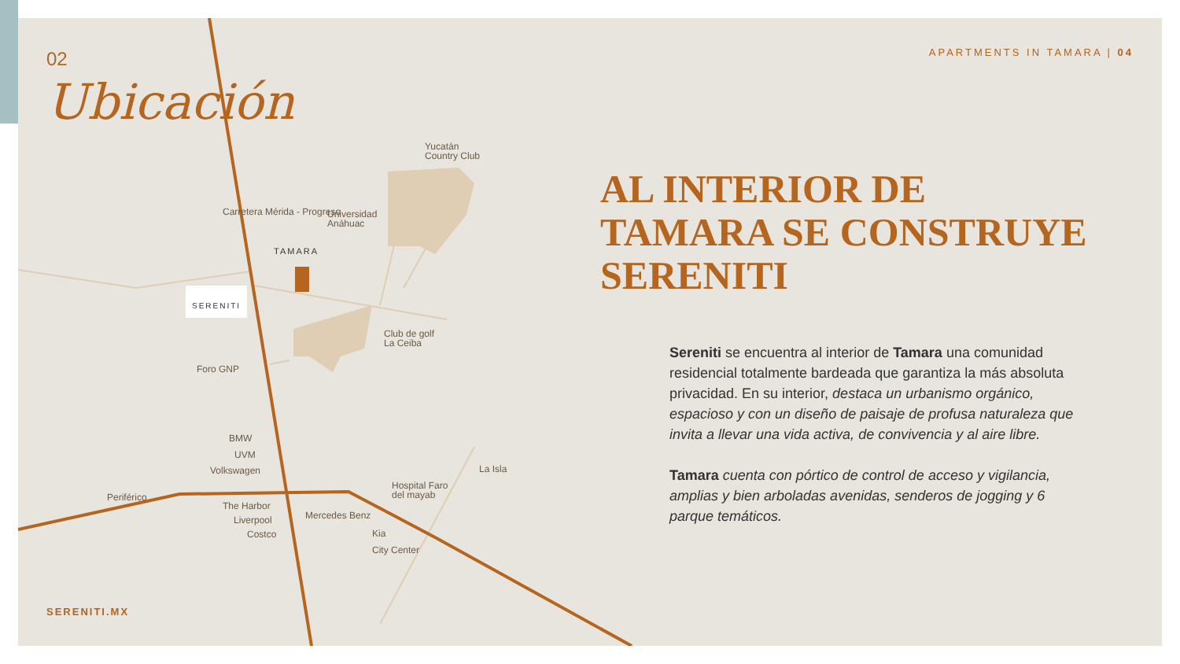02
Ubicación
APARTMENTS IN TAMARA | 04
Yucatán
Country Club
Universidad
Anáhuac
TAMARA
SERENITI
Club de golf
La Ceiba
Foro GNP
BMW
UVM
Volkswagen La Isla
Hospital Faro
del mayab
Periférico
The Harbor
Liverpool
Costco
Mercedes Benz
Kia
City Center
Carretera Mérida - Progreso
AL INTERIOR DE
TAMARA SE CONSTRUYE
SERENITI
Sereniti se encuentra al interior de Tamara una comunidad residencial totalmente bardeada que garantiza la más absoluta privacidad. En su interior, destaca un urbanismo orgánico, espacioso y con un diseño de paisaje de profusa naturaleza que invita a llevar una vida activa, de convivencia y al aire libre.
Tamara cuenta con pórtico de control de acceso y vigilancia, amplias y bien arboladas avenidas, senderos de jogging y 6 parque temáticos.
SERENITI.MX